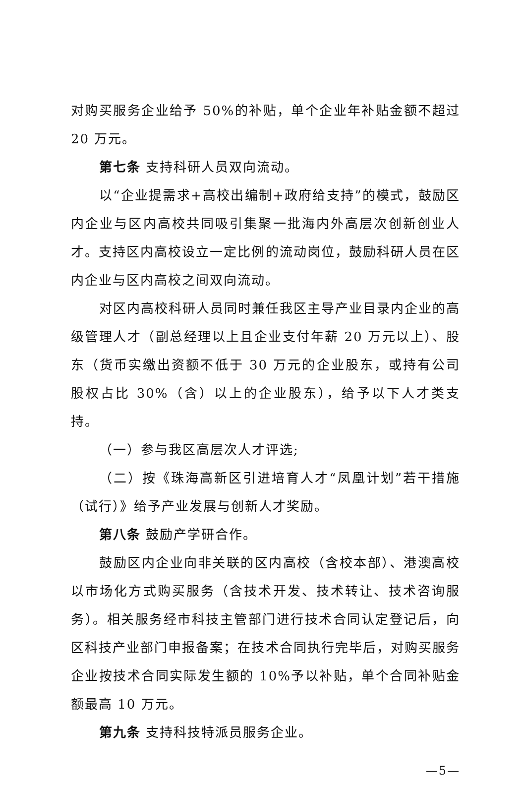对购买服务企业给予 50%的补贴，单个企业年补贴金额不超过 20 万元。
第七条 支持科研人员双向流动。
以“企业提需求+高校出编制+政府给支持”的模式，鼓励区内企业与区内高校共同吸引集聚一批海内外高层次创新创业人才。支持区内高校设立一定比例的流动岗位，鼓励科研人员在区内企业与区内高校之间双向流动。
对区内高校科研人员同时兼任我区主导产业目录内企业的高级管理人才（副总经理以上且企业支付年薪 20 万元以上）、股东（货币实缴出资额不低于 30 万元的企业股东，或持有公司股权占比 30%（含）以上的企业股东），给予以下人才类支持。
（一）参与我区高层次人才评选;
（二）按《珠海高新区引进培育人才“凤凰计划”若干措施（试行）》给予产业发展与创新人才奖励。
第八条 鼓励产学研合作。
鼓励区内企业向非关联的区内高校（含校本部）、港澳高校以市场化方式购买服务（含技术开发、技术转让、技术咨询服务）。相关服务经市科技主管部门进行技术合同认定登记后，向区科技产业部门申报备案；在技术合同执行完毕后，对购买服务企业按技术合同实际发生额的 10%予以补贴，单个合同补贴金额最高 10 万元。
第九条 支持科技特派员服务企业。
—5—